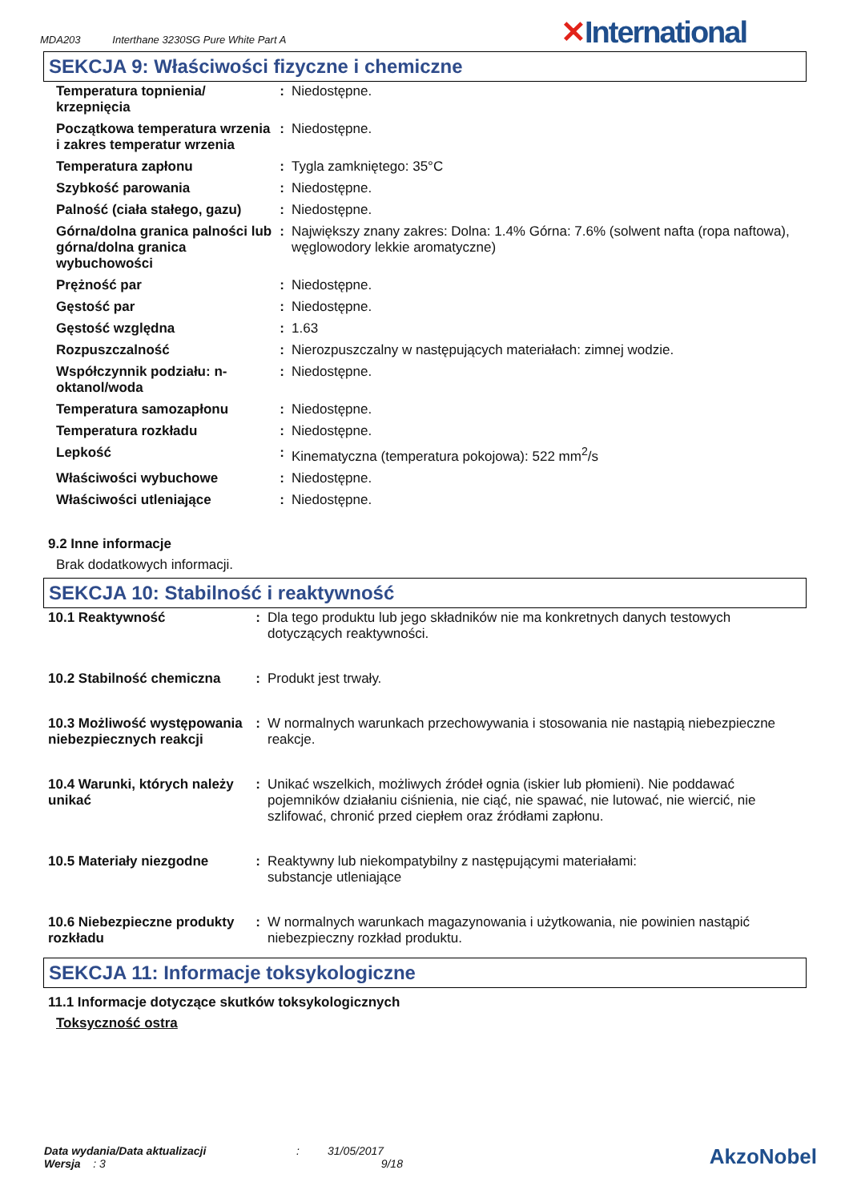MDA203 Interthane 3230SG Pure White Part A
✕International
SEKCJA 9: Właściwości fizyczne i chemiczne
| Temperatura topnienia/ krzepnięcia | : | Niedostępne. |
| Początkowa temperatura wrzenia i zakres temperatur wrzenia | : | Niedostępne. |
| Temperatura zapłonu | : | Tygla zamkniętego: 35°C |
| Szybkość parowania | : | Niedostępne. |
| Palność (ciała stałego, gazu) | : | Niedostępne. |
| Górna/dolna granica palności lub górna/dolna granica wybuchowości | : | Największy znany zakres: Dolna: 1.4% Górna: 7.6% (solwent nafta (ropa naftowa), węglowodory lekkie aromatyczne) |
| Prężność par | : | Niedostępne. |
| Gęstość par | : | Niedostępne. |
| Gęstość względna | : | 1.63 |
| Rozpuszczalność | : | Nierozpuszczalny w następujących materiałach: zimnej wodzie. |
| Współczynnik podziału: n-oktanol/woda | : | Niedostępne. |
| Temperatura samozapłonu | : | Niedostępne. |
| Temperatura rozkładu | : | Niedostępne. |
| Lepkość | : | Kinematyczna (temperatura pokojowa): 522 mm<sup>2</sup>/s |
| Właściwości wybuchowe | : | Niedostępne. |
| Właściwości utleniające | : | Niedostępne. |
9.2 Inne informacje
Brak dodatkowych informacji.
SEKCJA 10: Stabilność i reaktywność
| 10.1 Reaktywność | : | Dla tego produktu lub jego składników nie ma konkretnych danych testowych dotyczących reaktywności. |
| 10.2 Stabilność chemiczna | : | Produkt jest trwały. |
| 10.3 Możliwość występowania niebezpiecznych reakcji | : | W normalnych warunkach przechowywania i stosowania nie nastąpią niebezpieczne reakcje. |
| 10.4 Warunki, których należy unikać | : | Unikać wszelkich, możliwych źródeł ognia (iskier lub płomieni). Nie poddawać pojemników działaniu ciśnienia, nie ciąć, nie spawać, nie lutować, nie wiercić, nie szlifować, chronić przed ciepłem oraz źródłami zapłonu. |
| 10.5 Materiały niezgodne | : | Reaktywny lub niekompatybilny z następującymi materiałami: substancje utleniające |
| 10.6 Niebezpieczne produkty rozkładu | : | W normalnych warunkach magazynowania i użytkowania, nie powinien nastąpić niebezpieczny rozkład produktu. |
SEKCJA 11: Informacje toksykologiczne
11.1 Informacje dotyczące skutków toksykologicznych
Toksyczność ostra
Data wydania/Data aktualizacji : 31/05/2017
Wersja : 3 9/18
AkzoNobel